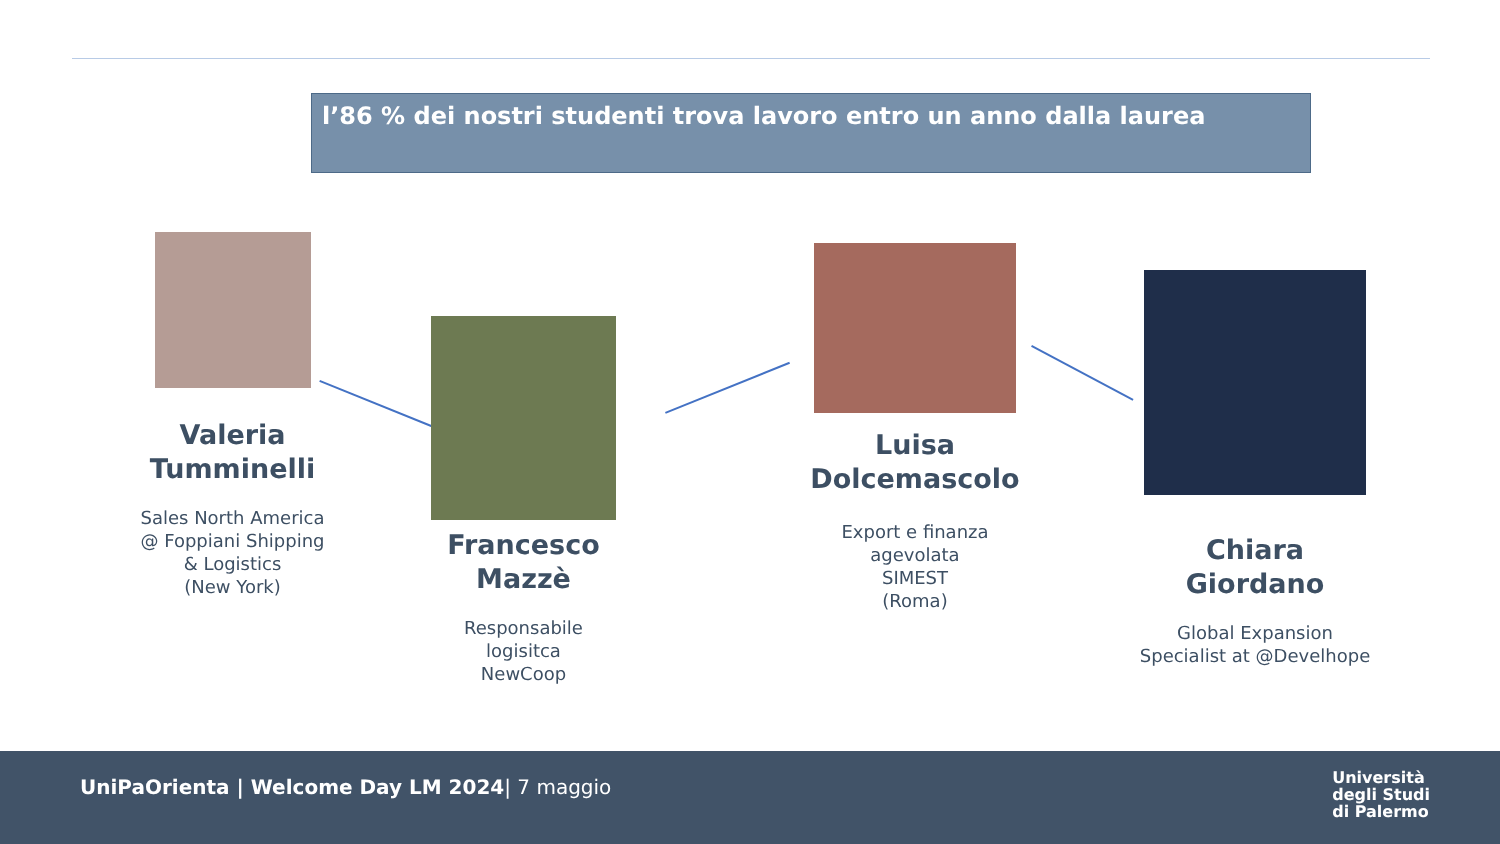l’86 % dei nostri studenti trova lavoro entro un anno dalla laurea
Valeria
Tumminelli
Sales North America
@ Foppiani Shipping
& Logistics
(New York)
Francesco
Mazzè
Responsabile
logisitca
NewCoop
Luisa
Dolcemascolo
Export e finanza
agevolata
SIMEST
(Roma)
Chiara
Giordano
Global Expansion
Specialist at @Develhope
UniPaOrienta | Welcome Day LM 2024| 7 maggio
Università
degli Studi
di Palermo